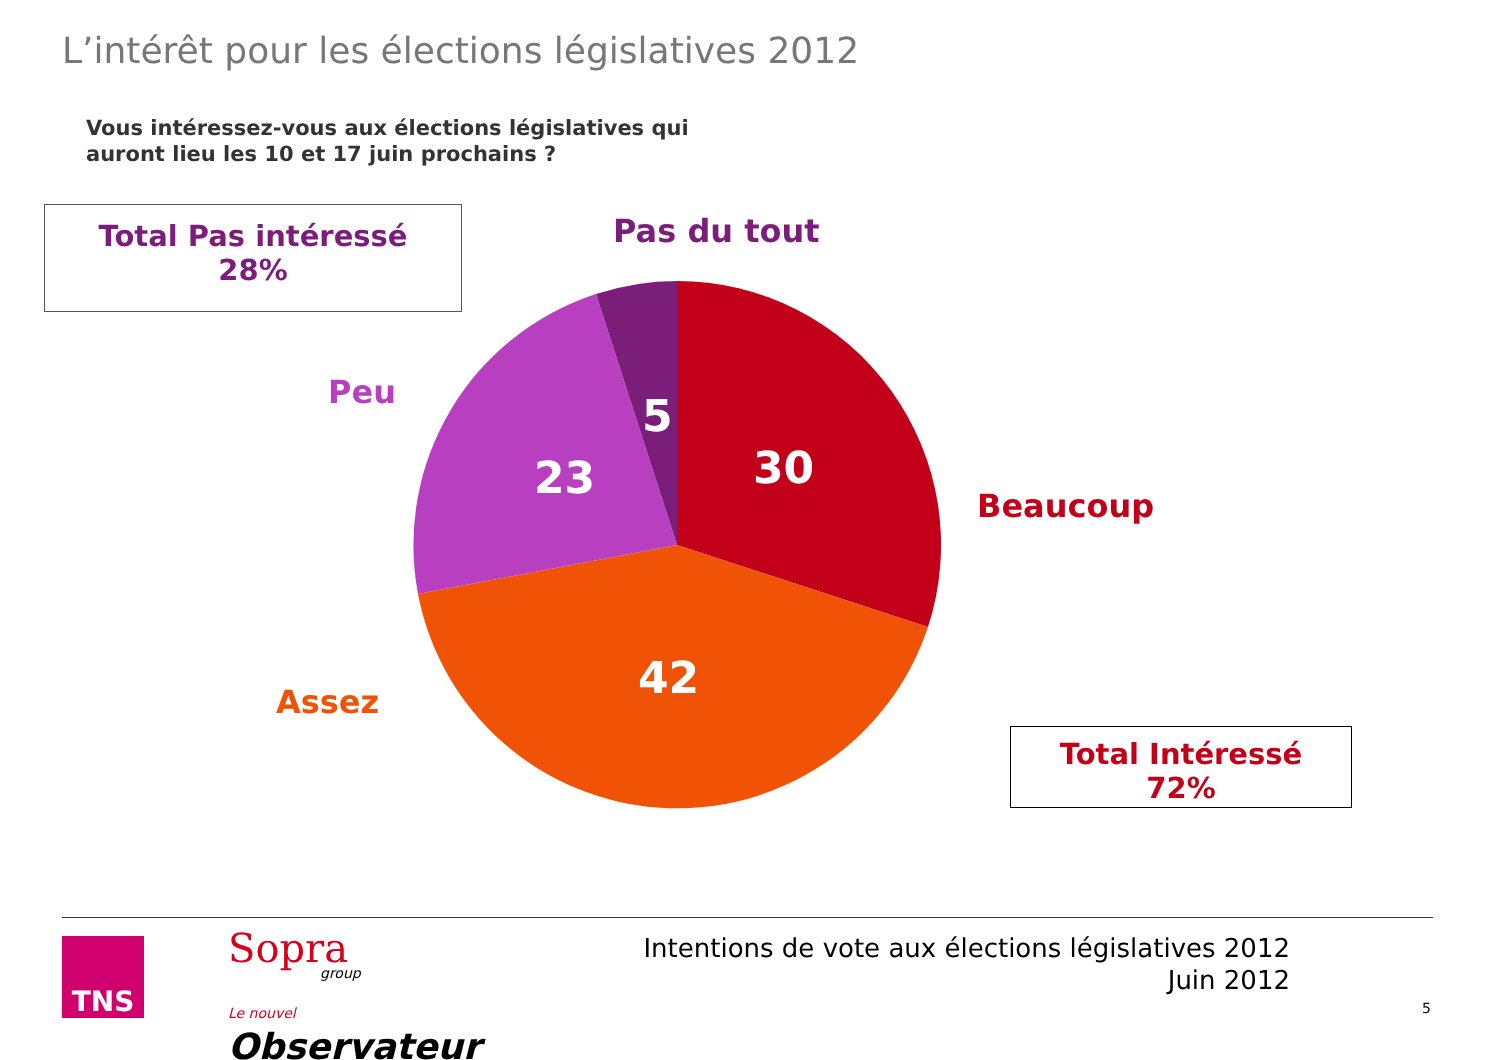L’intérêt pour les élections législatives 2012
Vous intéressez-vous aux élections législatives qui
auront lieu les 10 et 17 juin prochains ?
Total Pas intéressé
28%
Pas du tout
Peu
Beaucoup
Assez
5
23 30
42
Total Intéressé
72%
TNS Sopra
group
Le nouvel
Observateur
Intentions de vote aux élections législatives 2012
Juin 2012
5